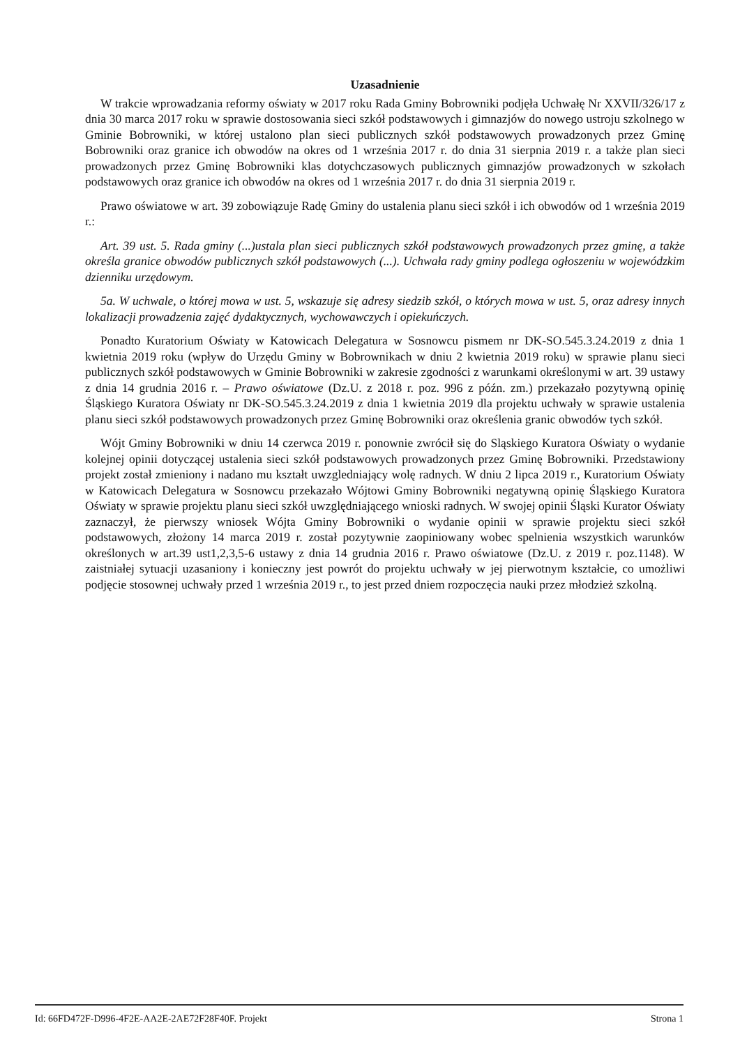Uzasadnienie
W trakcie wprowadzania reformy oświaty w 2017 roku Rada Gminy Bobrowniki podjęła Uchwałę Nr XXVII/326/17 z dnia 30 marca 2017 roku w sprawie dostosowania sieci szkół podstawowych i gimnazjów do nowego ustroju szkolnego w Gminie Bobrowniki, w której ustalono plan sieci publicznych szkół podstawowych prowadzonych przez Gminę Bobrowniki oraz granice ich obwodów na okres od 1 września 2017 r. do dnia 31 sierpnia 2019 r. a także plan sieci prowadzonych przez Gminę Bobrowniki klas dotychczasowych publicznych gimnazjów prowadzonych w szkołach podstawowych oraz granice ich obwodów na okres od 1 września 2017 r. do dnia 31 sierpnia 2019 r.
Prawo oświatowe w art. 39 zobowiązuje Radę Gminy do ustalenia planu sieci szkół i ich obwodów od 1 września 2019 r.:
Art. 39 ust. 5. Rada gminy (...)ustala plan sieci publicznych szkół podstawowych prowadzonych przez gminę, a także określa granice obwodów publicznych szkół podstawowych (...). Uchwała rady gminy podlega ogłoszeniu w wojewódzkim dzienniku urzędowym.
5a. W uchwale, o której mowa w ust. 5, wskazuje się adresy siedzib szkół, o których mowa w ust. 5, oraz adresy innych lokalizacji prowadzenia zajęć dydaktycznych, wychowawczych i opiekuńczych.
Ponadto Kuratorium Oświaty w Katowicach Delegatura w Sosnowcu pismem nr DK-SO.545.3.24.2019 z dnia 1 kwietnia 2019 roku (wpływ do Urzędu Gminy w Bobrownikach w dniu 2 kwietnia 2019 roku) w sprawie planu sieci publicznych szkół podstawowych w Gminie Bobrowniki w zakresie zgodności z warunkami określonymi w art. 39 ustawy z dnia 14 grudnia 2016 r. – Prawo oświatowe (Dz.U. z 2018 r. poz. 996 z późn. zm.) przekazało pozytywną opinię Śląskiego Kuratora Oświaty nr DK-SO.545.3.24.2019 z dnia 1 kwietnia 2019 dla projektu uchwały w sprawie ustalenia planu sieci szkół podstawowych prowadzonych przez Gminę Bobrowniki oraz określenia granic obwodów tych szkół.
Wójt Gminy Bobrowniki w dniu 14 czerwca 2019 r. ponownie zwrócił się do Sląskiego Kuratora Oświaty o wydanie kolejnej opinii dotyczącej ustalenia sieci szkół podstawowych prowadzonych przez Gminę Bobrowniki. Przedstawiony projekt został zmieniony i nadano mu kształt uwzgledniający wolę radnych. W dniu 2 lipca 2019 r., Kuratorium Oświaty w Katowicach Delegatura w Sosnowcu przekazało Wójtowi Gminy Bobrowniki negatywną opinię Śląskiego Kuratora Oświaty w sprawie projektu planu sieci szkół uwzględniającego wnioski radnych. W swojej opinii Śląski Kurator Oświaty zaznaczył, że pierwszy wniosek Wójta Gminy Bobrowniki o wydanie opinii w sprawie projektu sieci szkół podstawowych, złożony 14 marca 2019 r. został pozytywnie zaopiniowany wobec spelnienia wszystkich warunków określonych w art.39 ust1,2,3,5-6 ustawy z dnia 14 grudnia 2016 r. Prawo oświatowe (Dz.U. z 2019 r. poz.1148). W zaistniałej sytuacji uzasaniony i konieczny jest powrót do projektu uchwały w jej pierwotnym kształcie, co umożliwi podjęcie stosownej uchwały przed 1 września 2019 r., to jest przed dniem rozpoczęcia nauki przez młodzież szkolną.
Id: 66FD472F-D996-4F2E-AA2E-2AE72F28F40F. Projekt Strona 1